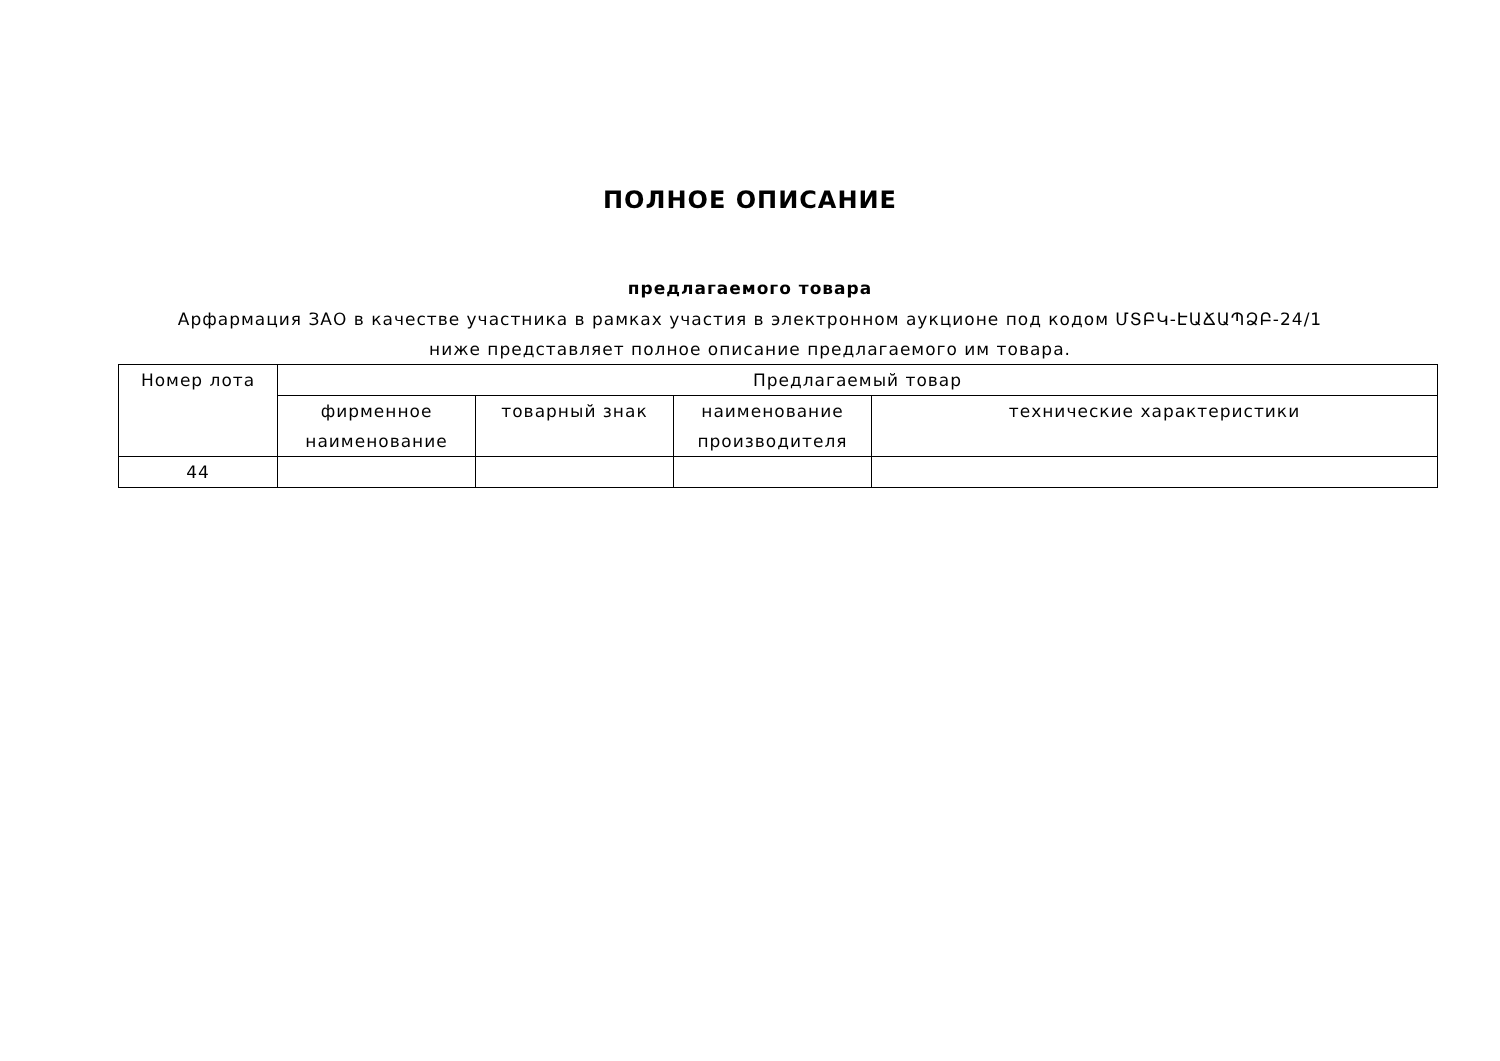ПОЛНОЕ ОПИСАНИЕ
предлагаемого товара
Арфармация ЗАО в качестве участника в рамках участия в электронном аукционе под кодом ՄՏԲԿ-ԷԱՃԱՊՁԲ-24/1 ниже представляет полное описание предлагаемого им товара.
| Номер лота | Предлагаемый товар | | | |
| --- | --- | --- | --- | --- |
| | фирменное наименование | товарный знак | наименование производителя | технические характеристики |
| 44 | | | | |